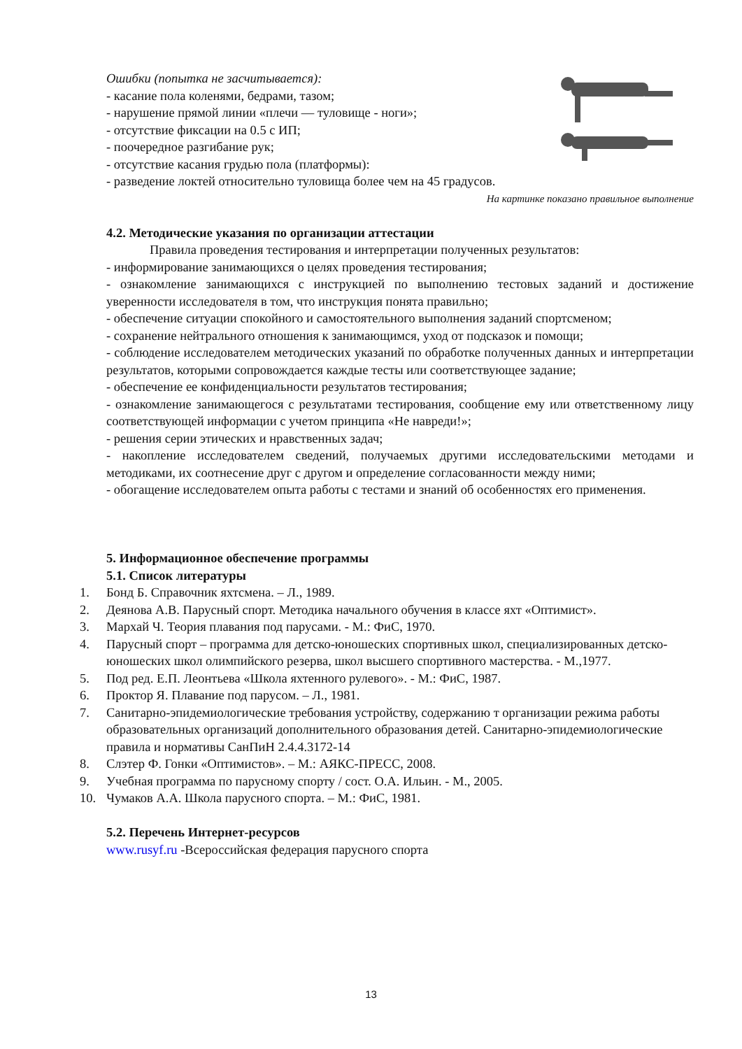Ошибки (попытка не засчитывается):
- касание пола коленями, бедрами, тазом;
- нарушение прямой линии «плечи — туловище - ноги»;
- отсутствие фиксации на 0.5 с ИП;
- поочередное разгибание рук;
- отсутствие касания грудью пола (платформы):
- разведение локтей относительно туловища более чем на 45 градусов.
На картинке показано правильное выполнение
4.2. Методические указания по организации аттестации
Правила проведения тестирования и интерпретации полученных результатов:
- информирование занимающихся о целях проведения тестирования;
- ознакомление занимающихся с инструкцией по выполнению тестовых заданий и достижение уверенности исследователя в том, что инструкция понята правильно;
- обеспечение ситуации спокойного и самостоятельного выполнения заданий спортсменом;
- сохранение нейтрального отношения к занимающимся, уход от подсказок и помощи;
- соблюдение исследователем методических указаний по обработке полученных данных и интерпретации результатов, которыми сопровождается каждые тесты или соответствующее задание;
- обеспечение ее конфиденциальности результатов тестирования;
- ознакомление занимающегося с результатами тестирования, сообщение ему или ответственному лицу соответствующей информации с учетом принципа «Не навреди!»;
- решения серии этических и нравственных задач;
- накопление исследователем сведений, получаемых другими исследовательскими методами и методиками, их соотнесение друг с другом и определение согласованности между ними;
- обогащение исследователем опыта работы с тестами и знаний об особенностях его применения.
5. Информационное обеспечение программы
5.1. Список литературы
1. Бонд Б. Справочник яхтсмена. – Л., 1989.
2. Деянова А.В. Парусный спорт. Методика начального обучения в классе яхт «Оптимист».
3. Мархай Ч. Теория плавания под парусами. - М.: ФиС, 1970.
4. Парусный спорт – программа для детско-юношеских спортивных школ, специализированных детско-юношеских школ олимпийского резерва, школ высшего спортивного мастерства. - М.,1977.
5. Под ред. Е.П. Леонтьева «Школа яхтенного рулевого». - М.: ФиС, 1987.
6. Проктор Я. Плавание под парусом. – Л., 1981.
7. Санитарно-эпидемиологические требования устройству, содержанию т организации режима работы образовательных организаций дополнительного образования детей. Санитарно-эпидемиологические правила и нормативы СанПиН 2.4.4.3172-14
8. Слэтер Ф. Гонки «Оптимистов». – М.: АЯКС-ПРЕСС, 2008.
9. Учебная программа по парусному спорту / сост. О.А. Ильин. - М., 2005.
10. Чумаков А.А. Школа парусного спорта. – М.: ФиС, 1981.
5.2. Перечень Интернет-ресурсов
www.rusyf.ru -Всероссийская федерация парусного спорта
13